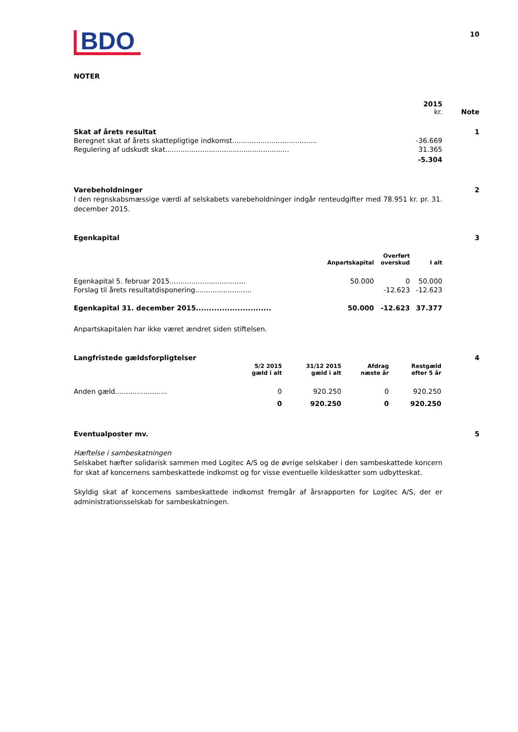| BDO | 10 |
NOTER
| | 2015 kr. | Note |
| Skat af årets resultat | | 1 |
| Beregnet skat af årets skattepligtige indkomst....................................... | -36.669 | |
| Regulering af udskudt skat......................................................... | 31.365 | |
| | -5.304 | |
| Varebeholdninger | 2 |
I den regnskabsmæssige værdi af selskabets varebeholdninger indgår renteudgifter med 78.951 kr. pr. 31. december 2015.
| Egenkapital | 3 |
| | Anpartskapital | Overført overskud | I alt |
| --- | --- | --- | --- |
| Egenkapital 5. februar 2015................................... | 50.000 | 0 | 50.000 |
| Forslag til årets resultatdisponering.......................... | | -12.623 | -12.623 |
| Egenkapital 31. december 2015............................. | 50.000 | -12.623 | 37.377 |
Anpartskapitalen har ikke været ændret siden stiftelsen.
| Langfristede gældsforpligtelser | 4 |
| | 5/2 2015 gæld i alt | 31/12 2015 gæld i alt | Afdrag næste år | Restgæld efter 5 år |
| --- | --- | --- | --- | --- |
| Anden gæld........................ | 0 | 920.250 | 0 | 920.250 |
| | 0 | 920.250 | 0 | 920.250 |
| Eventualposter mv. | 5 |
Hæftelse i sambeskatningen
Selskabet hæfter solidarisk sammen med Logitec A/S og de øvrige selskaber i den sambeskattede koncern for skat af koncernens sambeskattede indkomst og for visse eventuelle kildeskatter som udbytteskat.
Skyldig skat af koncernens sambeskattede indkomst fremgår af årsrapporten for Logitec A/S, der er administrationsselskab for sambeskatningen.